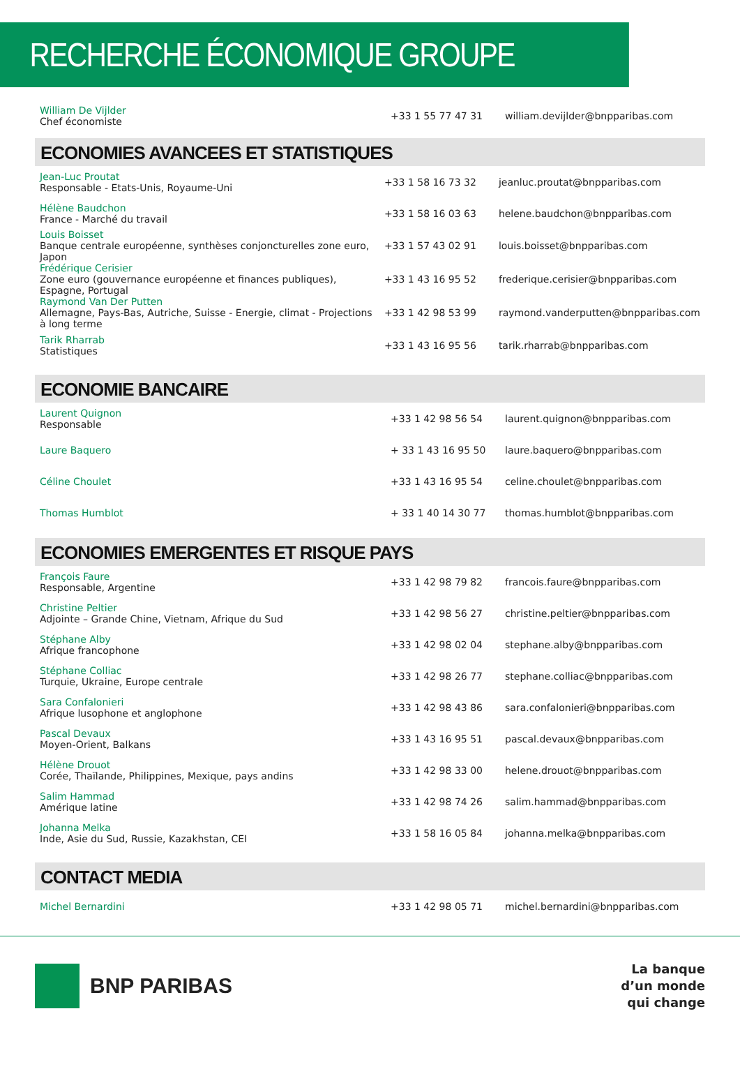RECHERCHE ÉCONOMIQUE GROUPE
| William De Vijlder Chef économiste | +33 1 55 77 47 31 | william.devijlder@bnpparibas.com |
ECONOMIES AVANCEES ET STATISTIQUES
| Jean-Luc Proutat Responsable - Etats-Unis, Royaume-Uni | +33 1 58 16 73 32 | jeanluc.proutat@bnpparibas.com |
| Hélène Baudchon France - Marché du travail | +33 1 58 16 03 63 | helene.baudchon@bnpparibas.com |
| Louis Boisset Banque centrale européenne, synthèses conjoncturelles zone euro, Japon | +33 1 57 43 02 91 | louis.boisset@bnpparibas.com |
| Frédérique Cerisier Zone euro (gouvernance européenne et finances publiques), Espagne, Portugal | +33 1 43 16 95 52 | frederique.cerisier@bnpparibas.com |
| Raymond Van Der Putten Allemagne, Pays-Bas, Autriche, Suisse - Energie, climat - Projections à long terme | +33 1 42 98 53 99 | raymond.vanderputten@bnpparibas.com |
| Tarik Rharrab Statistiques | +33 1 43 16 95 56 | tarik.rharrab@bnpparibas.com |
ECONOMIE BANCAIRE
| Laurent Quignon Responsable | +33 1 42 98 56 54 | laurent.quignon@bnpparibas.com |
| Laure Baquero | + 33 1 43 16 95 50 | laure.baquero@bnpparibas.com |
| Céline Choulet | +33 1 43 16 95 54 | celine.choulet@bnpparibas.com |
| Thomas Humblot | + 33 1 40 14 30 77 | thomas.humblot@bnpparibas.com |
ECONOMIES EMERGENTES ET RISQUE PAYS
| François Faure Responsable, Argentine | +33 1 42 98 79 82 | francois.faure@bnpparibas.com |
| Christine Peltier Adjointe – Grande Chine, Vietnam, Afrique du Sud | +33 1 42 98 56 27 | christine.peltier@bnpparibas.com |
| Stéphane Alby Afrique francophone | +33 1 42 98 02 04 | stephane.alby@bnpparibas.com |
| Stéphane Colliac Turquie, Ukraine, Europe centrale | +33 1 42 98 26 77 | stephane.colliac@bnpparibas.com |
| Sara Confalonieri Afrique lusophone et anglophone | +33 1 42 98 43 86 | sara.confalonieri@bnpparibas.com |
| Pascal Devaux Moyen-Orient, Balkans | +33 1 43 16 95 51 | pascal.devaux@bnpparibas.com |
| Hélène Drouot Corée, Thaïlande, Philippines, Mexique, pays andins | +33 1 42 98 33 00 | helene.drouot@bnpparibas.com |
| Salim Hammad Amérique latine | +33 1 42 98 74 26 | salim.hammad@bnpparibas.com |
| Johanna Melka Inde, Asie du Sud, Russie, Kazakhstan, CEI | +33 1 58 16 05 84 | johanna.melka@bnpparibas.com |
CONTACT MEDIA
| Michel Bernardini | +33 1 42 98 05 71 | michel.bernardini@bnpparibas.com |
BNP PARIBAS
La banque
d’un monde
qui change